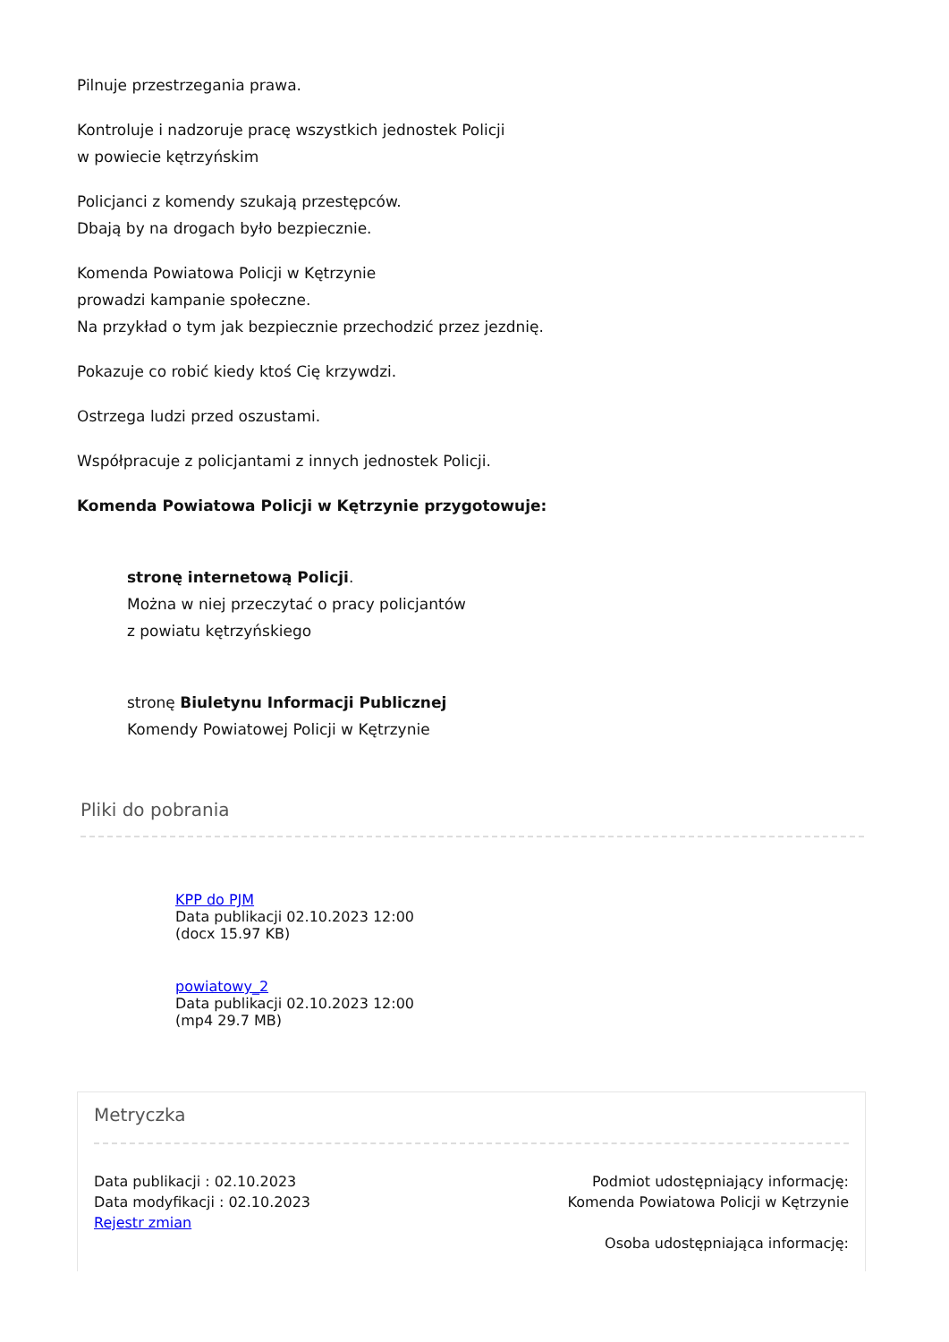Pilnuje przestrzegania prawa.
Kontroluje i nadzoruje pracę wszystkich jednostek Policji
w powiecie kętrzyńskim
Policjanci z komendy szukają przestępców.
Dbają by na drogach było bezpiecznie.
Komenda Powiatowa Policji w Kętrzynie
prowadzi kampanie społeczne.
Na przykład o tym jak bezpiecznie przechodzić przez jezdnię.
Pokazuje co robić kiedy ktoś Cię krzywdzi.
Ostrzega ludzi przed oszustami.
Współpracuje z policjantami z innych jednostek Policji.
Komenda Powiatowa Policji w Kętrzynie przygotowuje:
stronę internetową Policji.
Można w niej przeczytać o pracy policjantów
z powiatu kętrzyńskiego
stronę Biuletynu Informacji Publicznej
Komendy Powiatowej Policji w Kętrzynie
Pliki do pobrania
KPP do PJM
Data publikacji 02.10.2023 12:00
(docx 15.97 KB)
powiatowy_2
Data publikacji 02.10.2023 12:00
(mp4 29.7 MB)
Metryczka
Data publikacji : 02.10.2023
Data modyfikacji : 02.10.2023
Rejestr zmian
Podmiot udostępniający informację:
Komenda Powiatowa Policji w Kętrzynie
Osoba udostępniająca informację: